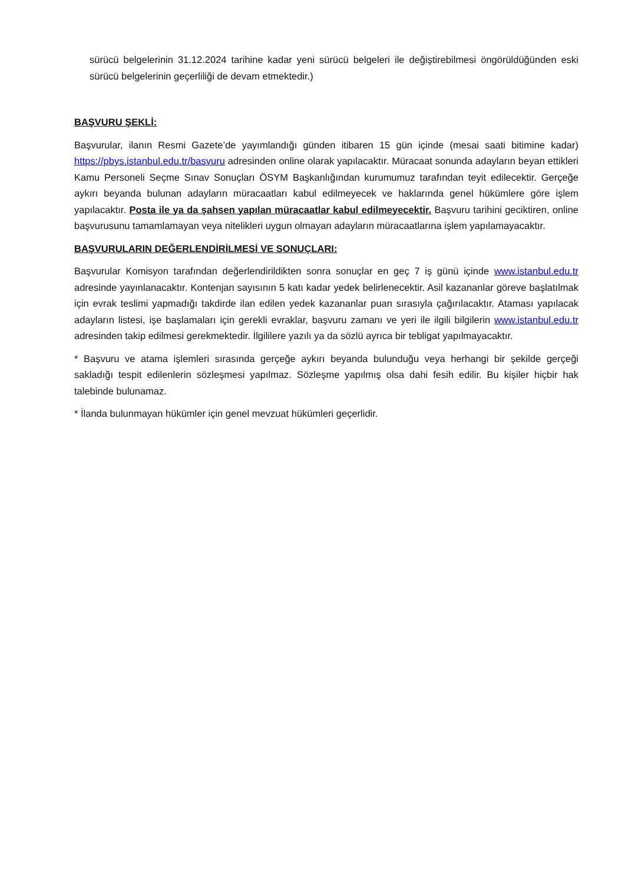sürücü belgelerinin 31.12.2024 tarihine kadar yeni sürücü belgeleri ile değiştirebilmesi öngörüldüğünden eski sürücü belgelerinin geçerliliği de devam etmektedir.)
BAŞVURU ŞEKLİ:
Başvurular, ilanın Resmi Gazete’de yayımlandığı günden itibaren 15 gün içinde (mesai saati bitimine kadar) https://pbys.istanbul.edu.tr/basvuru adresinden online olarak yapılacaktır. Müracaat sonunda adayların beyan ettikleri Kamu Personeli Seçme Sınav Sonuçları ÖSYM Başkanlığından kurumumuz tarafından teyit edilecektir. Gerçeğe aykırı beyanda bulunan adayların müracaatları kabul edilmeyecek ve haklarında genel hükümlere göre işlem yapılacaktır. Posta ile ya da şahsen yapılan müracaatlar kabul edilmeyecektir. Başvuru tarihini geciktiren, online başvurusunu tamamlamayan veya nitelikleri uygun olmayan adayların müracaatlarına işlem yapılamayacaktır.
BAŞVURULARIN DEĞERLENDİRİLMESİ VE SONUÇLARI:
Başvurular Komisyon tarafından değerlendirildikten sonra sonuçlar en geç 7 iş günü içinde www.istanbul.edu.tr adresinde yayınlanacaktır. Kontenjan sayısının 5 katı kadar yedek belirlenecektir. Asil kazananlar göreve başlatılmak için evrak teslimi yapmadığı takdirde ilan edilen yedek kazananlar puan sırasıyla çağırılacaktır. Ataması yapılacak adayların listesi, işe başlamaları için gerekli evraklar, başvuru zamanı ve yeri ile ilgili bilgilerin www.istanbul.edu.tr adresinden takip edilmesi gerekmektedir. İlgililere yazılı ya da sözlü ayrıca bir tebligat yapılmayacaktır.
* Başvuru ve atama işlemleri sırasında gerçeğe aykırı beyanda bulunduğu veya herhangi bir şekilde gerçeği sakladığı tespit edilenlerin sözleşmesi yapılmaz. Sözleşme yapılmış olsa dahi fesih edilir. Bu kişiler hiçbir hak talebinde bulunamaz.
* İlanda bulunmayan hükümler için genel mevzuat hükümleri geçerlidir.